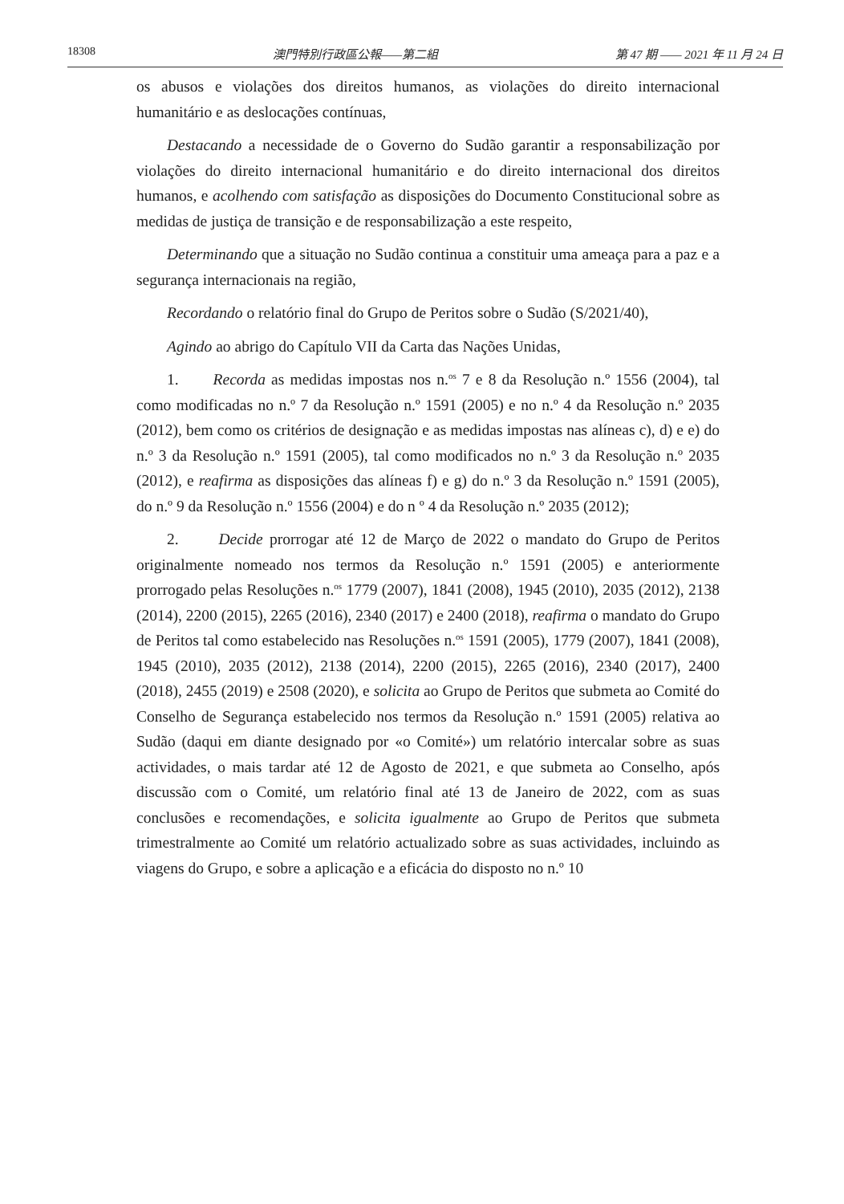18308 澳門特別行政區公報——第二組 第 47 期 —— 2021 年 11 月 24 日
os abusos e violações dos direitos humanos, as violações do direito internacional humanitário e as deslocações contínuas,
Destacando a necessidade de o Governo do Sudão garantir a responsabilização por violações do direito internacional humanitário e do direito internacional dos direitos humanos, e acolhendo com satisfação as disposições do Documento Constitucional sobre as medidas de justiça de transição e de responsabilização a este respeito,
Determinando que a situação no Sudão continua a constituir uma ameaça para a paz e a segurança internacionais na região,
Recordando o relatório final do Grupo de Peritos sobre o Sudão (S/2021/40),
Agindo ao abrigo do Capítulo VII da Carta das Nações Unidas,
1. Recorda as medidas impostas nos n.<sup>os</sup> 7 e 8 da Resolução n.º 1556 (2004), tal como modificadas no n.º 7 da Resolução n.º 1591 (2005) e no n.º 4 da Resolução n.º 2035 (2012), bem como os critérios de designação e as medidas impostas nas alíneas c), d) e e) do n.º 3 da Resolução n.º 1591 (2005), tal como modificados no n.º 3 da Resolução n.º 2035 (2012), e reafirma as disposições das alíneas f) e g) do n.º 3 da Resolução n.º 1591 (2005), do n.º 9 da Resolução n.º 1556 (2004) e do n º 4 da Resolução n.º 2035 (2012);
2. Decide prorrogar até 12 de Março de 2022 o mandato do Grupo de Peritos originalmente nomeado nos termos da Resolução n.º 1591 (2005) e anteriormente prorrogado pelas Resoluções n.<sup>os</sup> 1779 (2007), 1841 (2008), 1945 (2010), 2035 (2012), 2138 (2014), 2200 (2015), 2265 (2016), 2340 (2017) e 2400 (2018), reafirma o mandato do Grupo de Peritos tal como estabelecido nas Resoluções n.<sup>os</sup> 1591 (2005), 1779 (2007), 1841 (2008), 1945 (2010), 2035 (2012), 2138 (2014), 2200 (2015), 2265 (2016), 2340 (2017), 2400 (2018), 2455 (2019) e 2508 (2020), e solicita ao Grupo de Peritos que submeta ao Comité do Conselho de Segurança estabelecido nos termos da Resolução n.º 1591 (2005) relativa ao Sudão (daqui em diante designado por «o Comité») um relatório intercalar sobre as suas actividades, o mais tardar até 12 de Agosto de 2021, e que submeta ao Conselho, após discussão com o Comité, um relatório final até 13 de Janeiro de 2022, com as suas conclusões e recomendações, e solicita igualmente ao Grupo de Peritos que submeta trimestralmente ao Comité um relatório actualizado sobre as suas actividades, incluindo as viagens do Grupo, e sobre a aplicação e a eficácia do disposto no n.º 10